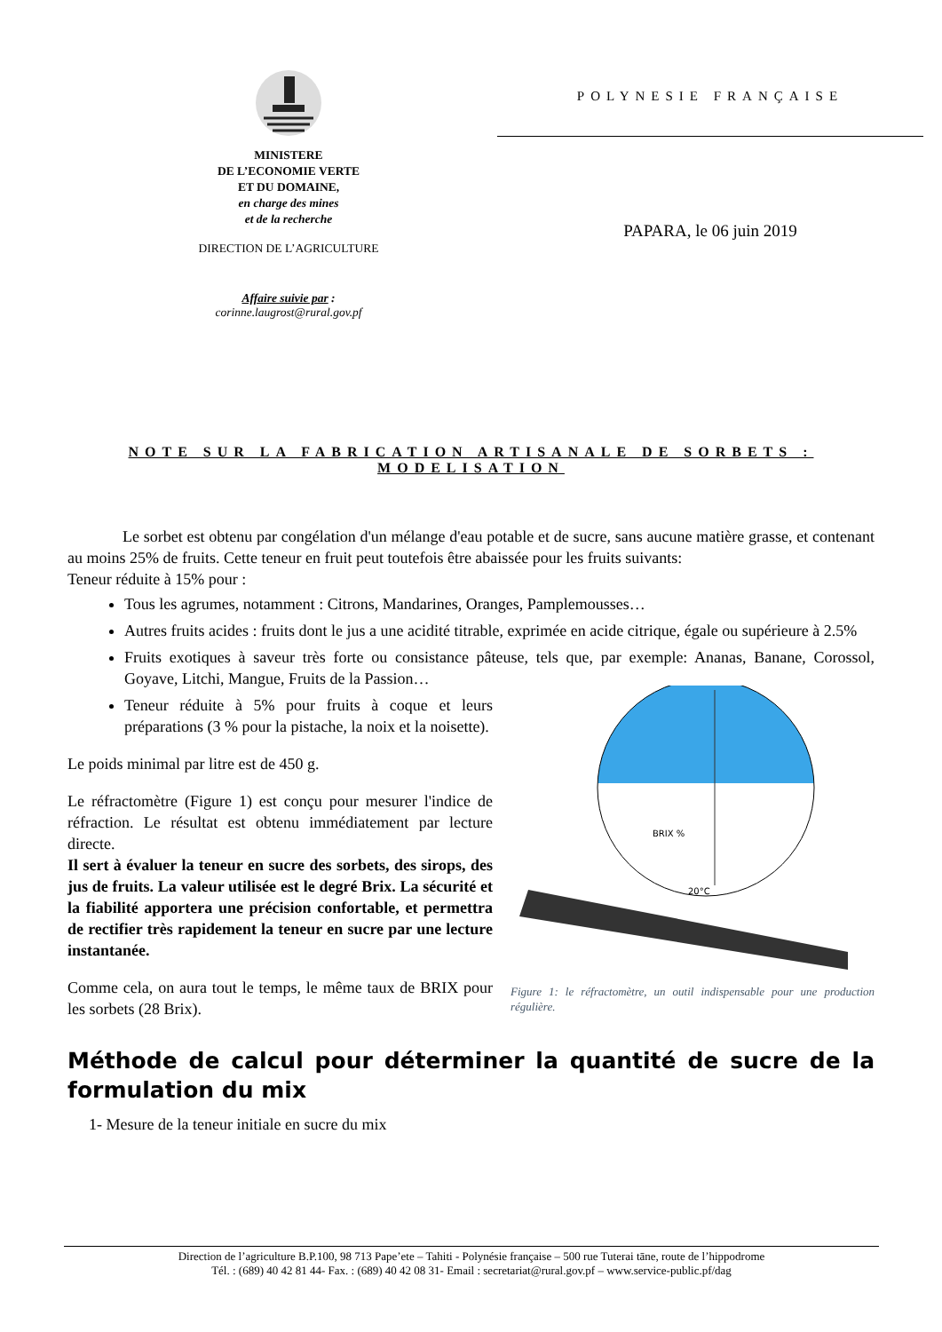MINISTERE
DE L’ECONOMIE VERTE
ET DU DOMAINE,
en charge des mines
et de la recherche
DIRECTION DE L’AGRICULTURE
Affaire suivie par :
corinne.laugrost@rural.gov.pf
POLYNESIE FRANÇAISE
PAPARA, le 06 juin 2019
NOTE SUR LA FABRICATION ARTISANALE DE SORBETS : MODELISATION
Le sorbet est obtenu par congélation d'un mélange d'eau potable et de sucre, sans aucune matière grasse, et contenant au moins 25% de fruits. Cette teneur en fruit peut toutefois être abaissée pour les fruits suivants:
Teneur réduite à 15% pour :
Tous les agrumes, notamment : Citrons, Mandarines, Oranges, Pamplemousses…
Autres fruits acides : fruits dont le jus a une acidité titrable, exprimée en acide citrique, égale ou supérieure à 2.5%
Fruits exotiques à saveur très forte ou consistance pâteuse, tels que, par exemple: Ananas, Banane,
BRIX %
20°C
Figure 1: le réfractomètre, un outil indispensable pour une production régulière.
Corossol, Goyave, Litchi, Mangue, Fruits de la Passion…
Teneur réduite à 5% pour fruits à coque et leurs préparations (3 % pour la pistache, la noix et la noisette).
Le poids minimal par litre est de 450 g.
Le réfractomètre (Figure 1) est conçu pour mesurer l'indice de réfraction. Le résultat est obtenu immédiatement par lecture directe.
Il sert à évaluer la teneur en sucre des sorbets, des sirops, des jus de fruits. La valeur utilisée est le degré Brix. La sécurité et la fiabilité apportera une précision confortable, et permettra de rectifier très rapidement la teneur en sucre par une lecture instantanée.
Comme cela, on aura tout le temps, le même taux de BRIX pour les sorbets (28 Brix).
Méthode de calcul pour déterminer la quantité de sucre de la formulation du mix
1- Mesure de la teneur initiale en sucre du mix
Direction de l’agriculture B.P.100, 98 713 Pape’ete – Tahiti - Polynésie française – 500 rue Tuterai tāne, route de l’hippodrome
Tél. : (689) 40 42 81 44- Fax. : (689) 40 42 08 31- Email : secretariat@rural.gov.pf – www.service-public.pf/dag